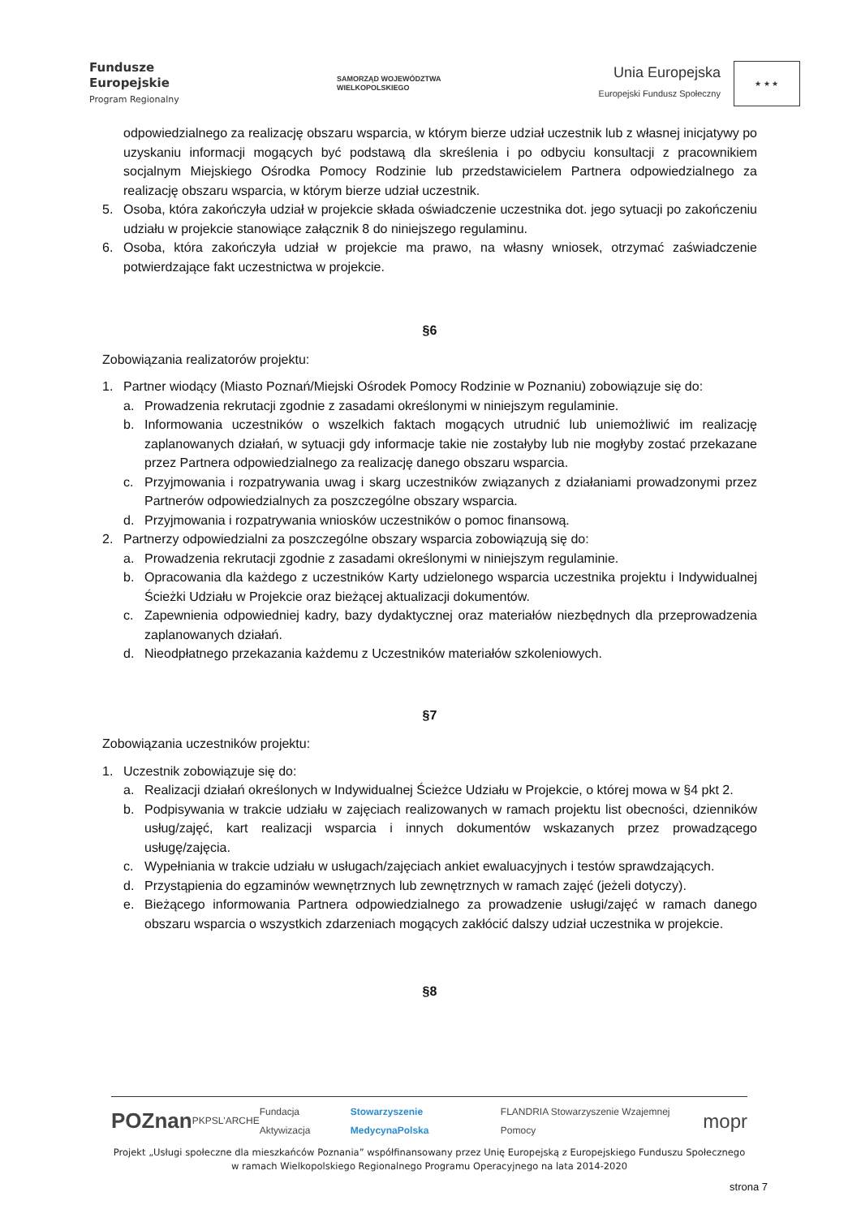Fundusze
Europejskie
Program Regionalny
SAMORZĄD WOJEWÓDZTWA
WIELKOPOLSKIEGO
Unia Europejska
Europejski Fundusz Społeczny
★ ★ ★
odpowiedzialnego za realizację obszaru wsparcia, w którym bierze udział uczestnik lub z własnej inicjatywy po uzyskaniu informacji mogących być podstawą dla skreślenia i po odbyciu konsultacji z pracownikiem socjalnym Miejskiego Ośrodka Pomocy Rodzinie lub przedstawicielem Partnera odpowiedzialnego za realizację obszaru wsparcia, w którym bierze udział uczestnik.
5. Osoba, która zakończyła udział w projekcie składa oświadczenie uczestnika dot. jego sytuacji po zakończeniu udziału w projekcie stanowiące załącznik 8 do niniejszego regulaminu.
6. Osoba, która zakończyła udział w projekcie ma prawo, na własny wniosek, otrzymać zaświadczenie potwierdzające fakt uczestnictwa w projekcie.
§6
Zobowiązania realizatorów projektu:
1. Partner wiodący (Miasto Poznań/Miejski Ośrodek Pomocy Rodzinie w Poznaniu) zobowiązuje się do:
a. Prowadzenia rekrutacji zgodnie z zasadami określonymi w niniejszym regulaminie.
b. Informowania uczestników o wszelkich faktach mogących utrudnić lub uniemożliwić im realizację zaplanowanych działań, w sytuacji gdy informacje takie nie zostałyby lub nie mogłyby zostać przekazane przez Partnera odpowiedzialnego za realizację danego obszaru wsparcia.
c. Przyjmowania i rozpatrywania uwag i skarg uczestników związanych z działaniami prowadzonymi przez Partnerów odpowiedzialnych za poszczególne obszary wsparcia.
d. Przyjmowania i rozpatrywania wniosków uczestników o pomoc finansową.
2. Partnerzy odpowiedzialni za poszczególne obszary wsparcia zobowiązują się do:
a. Prowadzenia rekrutacji zgodnie z zasadami określonymi w niniejszym regulaminie.
b. Opracowania dla każdego z uczestników Karty udzielonego wsparcia uczestnika projektu i Indywidualnej Ścieżki Udziału w Projekcie oraz bieżącej aktualizacji dokumentów.
c. Zapewnienia odpowiedniej kadry, bazy dydaktycznej oraz materiałów niezbędnych dla przeprowadzenia zaplanowanych działań.
d. Nieodpłatnego przekazania każdemu z Uczestników materiałów szkoleniowych.
§7
Zobowiązania uczestników projektu:
1. Uczestnik zobowiązuje się do:
a. Realizacji działań określonych w Indywidualnej Ścieżce Udziału w Projekcie, o której mowa w §4 pkt 2.
b. Podpisywania w trakcie udziału w zajęciach realizowanych w ramach projektu list obecności, dzienników usług/zajęć, kart realizacji wsparcia i innych dokumentów wskazanych przez prowadzącego usługę/zajęcia.
c. Wypełniania w trakcie udziału w usługach/zajęciach ankiet ewaluacyjnych i testów sprawdzających.
d. Przystąpienia do egzaminów wewnętrznych lub zewnętrznych w ramach zajęć (jeżeli dotyczy).
e. Bieżącego informowania Partnera odpowiedzialnego za prowadzenie usługi/zajęć w ramach danego obszaru wsparcia o wszystkich zdarzeniach mogących zakłócić dalszy udział uczestnika w projekcie.
§8
POZnan PKPS L'ARCHE Fundacja Aktywizacja Stowarzyszenie MedycynaPolska FLANDRIA Stowarzyszenie Wzajemnej Pomocy mopr
Projekt „Usługi społeczne dla mieszkańców Poznania” współfinansowany przez Unię Europejską z Europejskiego Funduszu Społecznego
w ramach Wielkopolskiego Regionalnego Programu Operacyjnego na lata 2014-2020
strona 7